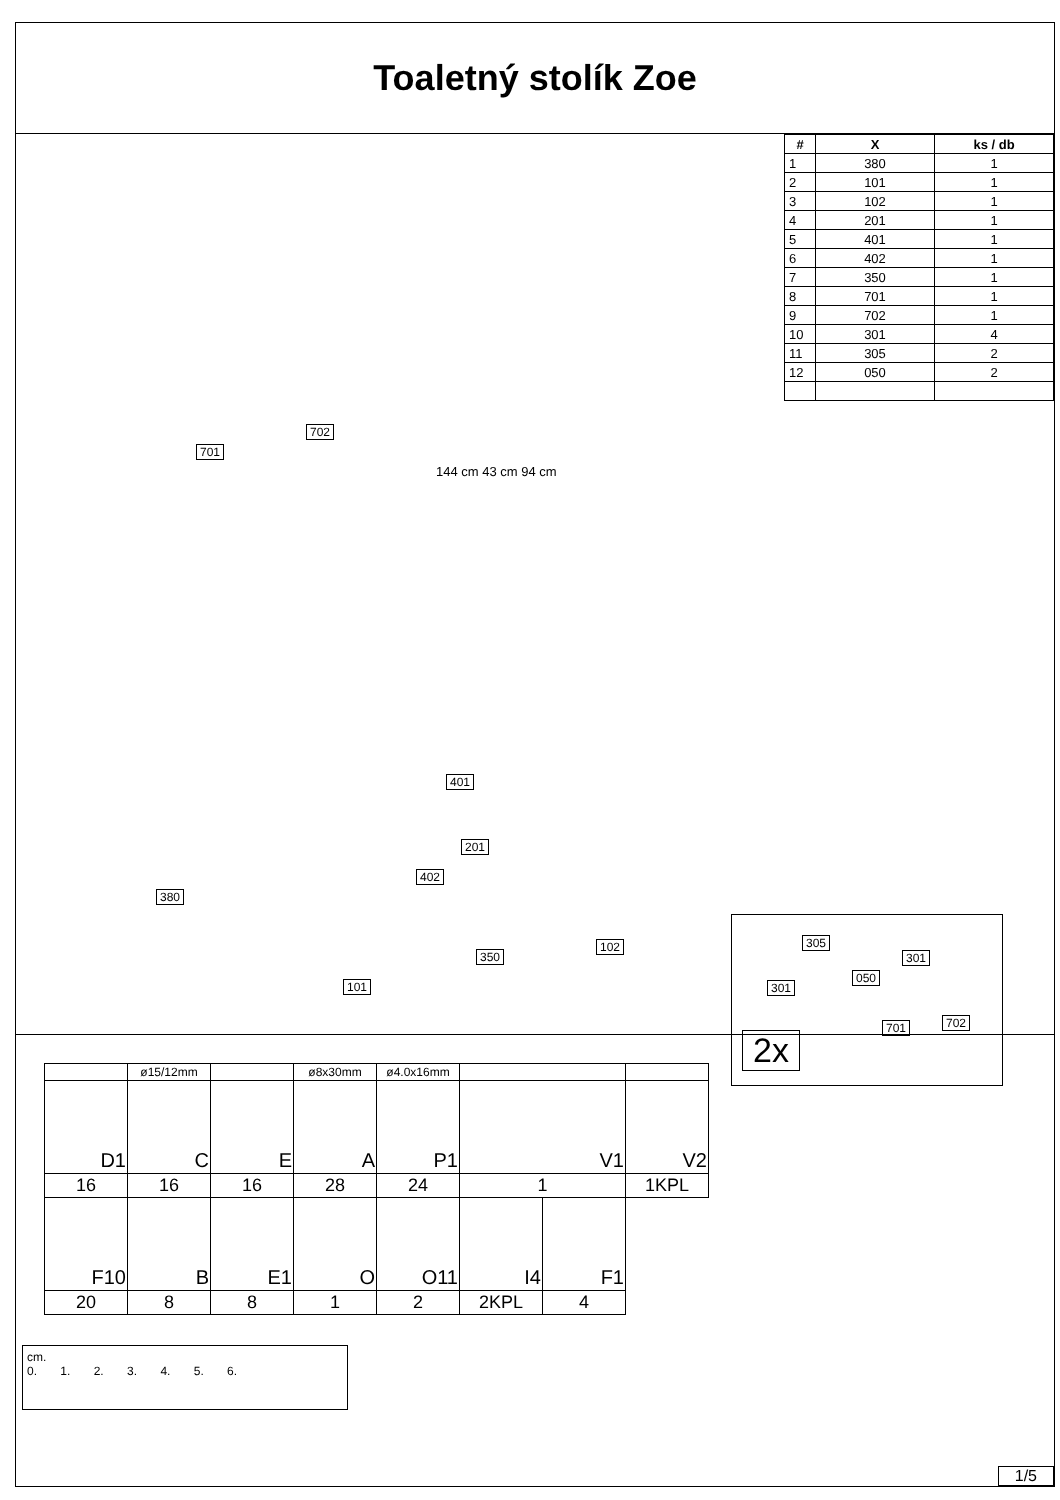Toaletný stolík Zoe
| # | X | ks / db |
| --- | --- | --- |
| 1 | 380 | 1 |
| 2 | 101 | 1 |
| 3 | 102 | 1 |
| 4 | 201 | 1 |
| 5 | 401 | 1 |
| 6 | 402 | 1 |
| 7 | 350 | 1 |
| 8 | 701 | 1 |
| 9 | 702 | 1 |
| 10 | 301 | 4 |
| 11 | 305 | 2 |
| 12 | 050 | 2 |
701
702
144 cm 43 cm 94 cm
380
401
201
402
350
102
101
305
301
301
050
701 702
2x
| | ø15/12mm | | ø8x30mm | ø4.0x16mm | | | |
| D1 | C | E | A | P1 | V1 | | V2 |
| 16 | 16 | 16 | 28 | 24 | 1 | | 1KPL |
| F10 | B | E1 | O | O11 | I4 | F1 | |
| 20 | 8 | 8 | 1 | 2 | 2KPL | 4 | |
cm.
0. 1. 2. 3. 4. 5. 6.
1/5